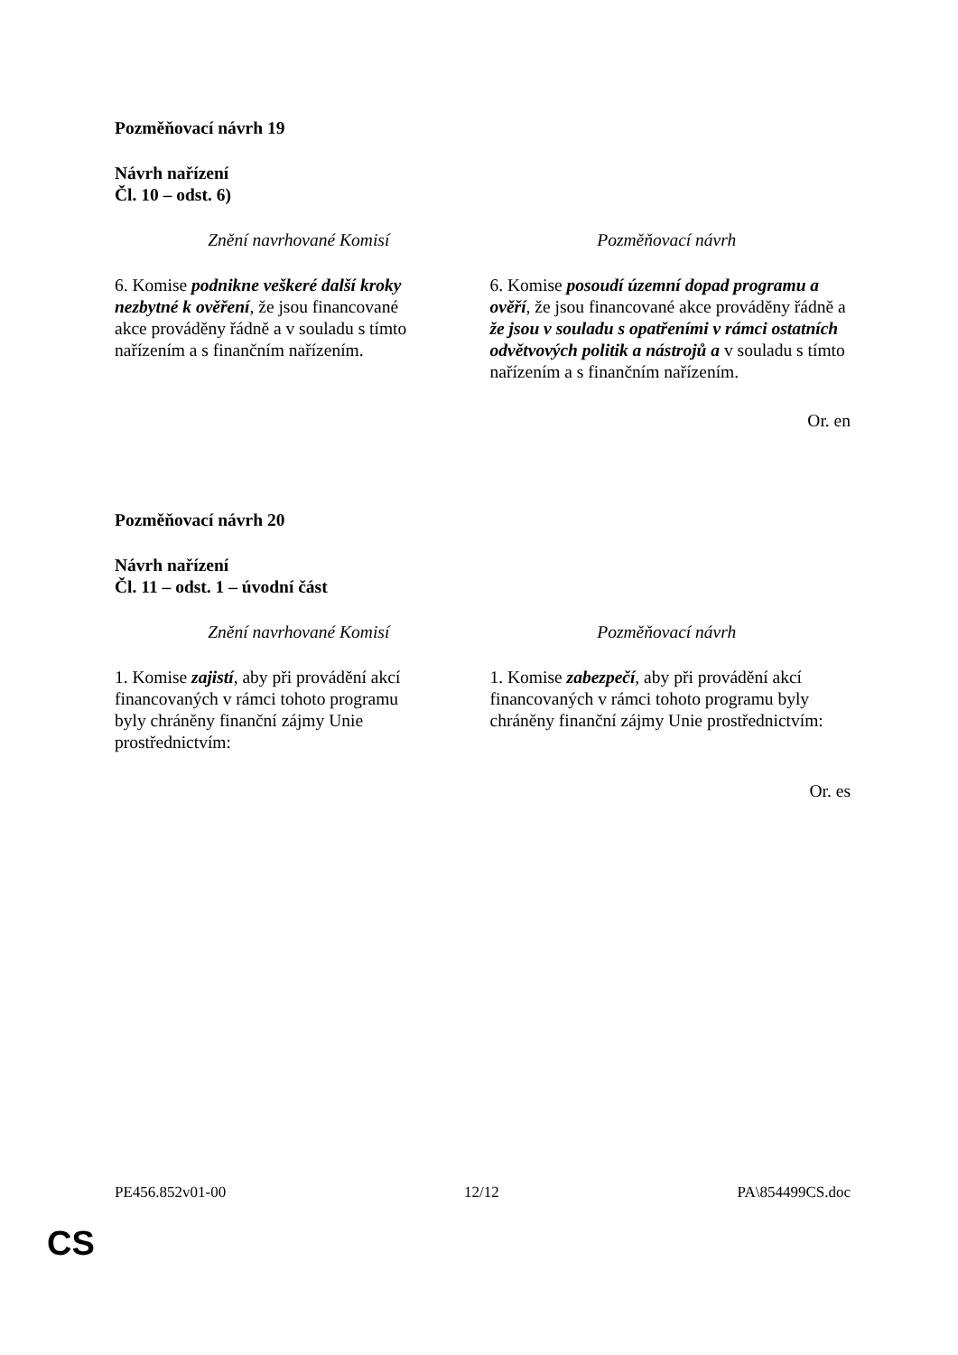Pozměňovací návrh 19
Návrh nařízení
Čl. 10 – odst. 6)
| Znění navrhované Komisí | Pozměňovací návrh |
| --- | --- |
| 6. Komise podnikne veškeré další kroky nezbytné k ověření , že jsou financované akce prováděny řádně a v souladu s tímto nařízením a s finančním nařízením. | 6. Komise posoudí územní dopad programu a ověří , že jsou financované akce prováděny řádně a že jsou v souladu s opatřeními v rámci ostatních odvětvových politik a nástrojů a v souladu s tímto nařízením a s finančním nařízením. |
Or. en
Pozměňovací návrh 20
Návrh nařízení
Čl. 11 – odst. 1 – úvodní část
| Znění navrhované Komisí | Pozměňovací návrh |
| --- | --- |
| 1. Komise zajistí , aby při provádění akcí financovaných v rámci tohoto programu byly chráněny finanční zájmy Unie prostřednictvím: | 1. Komise zabezpečí , aby při provádění akcí financovaných v rámci tohoto programu byly chráněny finanční zájmy Unie prostřednictvím: |
Or. es
PE456.852v01-00 12/12 PA\854499CS.doc
CS